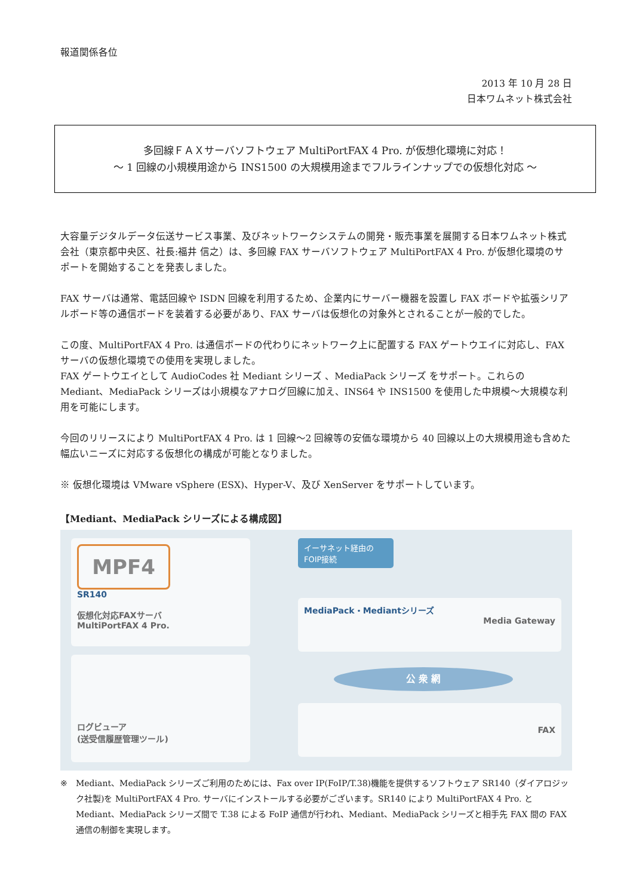報道関係各位
2013 年 10 月 28 日
日本ワムネット株式会社
多回線ＦＡＸサーバソフトウェア MultiPortFAX 4 Pro. が仮想化環境に対応！
～ 1 回線の小規模用途から INS1500 の大規模用途までフルラインナップでの仮想化対応 ～
大容量デジタルデータ伝送サービス事業、及びネットワークシステムの開発・販売事業を展開する日本ワムネット株式会社（東京都中央区、社長:福井 信之）は、多回線 FAX サーバソフトウェア MultiPortFAX 4 Pro. が仮想化環境のサポートを開始することを発表しました。
FAX サーバは通常、電話回線や ISDN 回線を利用するため、企業内にサーバー機器を設置し FAX ボードや拡張シリアルボード等の通信ボードを装着する必要があり、FAX サーバは仮想化の対象外とされることが一般的でした。
この度、MultiPortFAX 4 Pro. は通信ボードの代わりにネットワーク上に配置する FAX ゲートウエイに対応し、FAX サーバの仮想化環境での使用を実現しました。
FAX ゲートウエイとして AudioCodes 社 Mediant シリーズ 、MediaPack シリーズ をサポート。これらの Mediant、MediaPack シリーズは小規模なアナログ回線に加え、INS64 や INS1500 を使用した中規模～大規模な利用を可能にします。
今回のリリースにより MultiPortFAX 4 Pro. は 1 回線～2 回線等の安価な環境から 40 回線以上の大規模用途も含めた幅広いニーズに対応する仮想化の構成が可能となりました。
※ 仮想化環境は VMware vSphere (ESX)、Hyper-V、及び XenServer をサポートしています。
【Mediant、MediaPack シリーズによる構成図】
MPF4
SR140
仮想化対応FAXサーバ
MultiPortFAX 4 Pro.
ログビューア
(送受信履歴管理ツール)
イーサネット経由の
FOIP接続
MediaPack・Mediantシリーズ
Media Gateway
公 衆 網
FAX
※ Mediant、MediaPack シリーズご利用のためには、Fax over IP(FoIP/T.38)機能を提供するソフトウェア SR140（ダイアロジック社製)を MultiPortFAX 4 Pro. サーバにインストールする必要がございます。SR140 により MultiPortFAX 4 Pro. と Mediant、MediaPack シリーズ間で T.38 による FoIP 通信が行われ、Mediant、MediaPack シリーズと相手先 FAX 間の FAX 通信の制御を実現します。